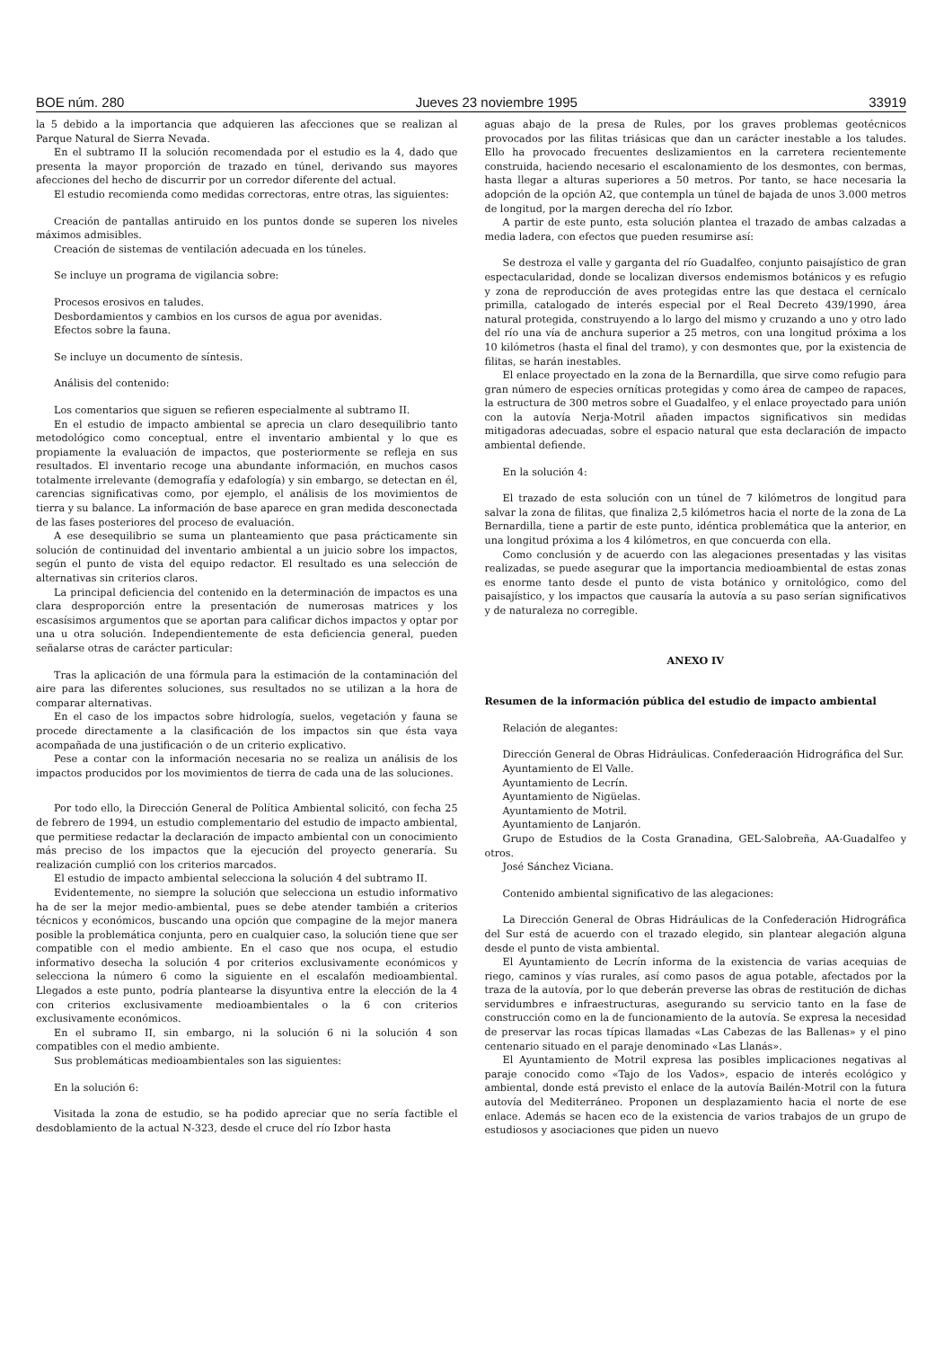BOE núm. 280 Jueves 23 noviembre 1995 33919
la 5 debido a la importancia que adquieren las afecciones que se realizan al Parque Natural de Sierra Nevada.
En el subtramo II la solución recomendada por el estudio es la 4, dado que presenta la mayor proporción de trazado en túnel, derivando sus mayores afecciones del hecho de discurrir por un corredor diferente del actual.
El estudio recomienda como medidas correctoras, entre otras, las siguientes:
Creación de pantallas antiruido en los puntos donde se superen los niveles máximos admisibles.
Creación de sistemas de ventilación adecuada en los túneles.
Se incluye un programa de vigilancia sobre:
Procesos erosivos en taludes.
Desbordamientos y cambios en los cursos de agua por avenidas.
Efectos sobre la fauna.
Se incluye un documento de síntesis.
Análisis del contenido:
Los comentarios que siguen se refieren especialmente al subtramo II.
En el estudio de impacto ambiental se aprecia un claro desequilibrio tanto metodológico como conceptual, entre el inventario ambiental y lo que es propiamente la evaluación de impactos, que posteriormente se refleja en sus resultados. El inventario recoge una abundante información, en muchos casos totalmente irrelevante (demografía y edafología) y sin embargo, se detectan en él, carencias significativas como, por ejemplo, el análisis de los movimientos de tierra y su balance. La información de base aparece en gran medida desconectada de las fases posteriores del proceso de evaluación.
A ese desequilibrio se suma un planteamiento que pasa prácticamente sin solución de continuidad del inventario ambiental a un juicio sobre los impactos, según el punto de vista del equipo redactor. El resultado es una selección de alternativas sin criterios claros.
La principal deficiencia del contenido en la determinación de impactos es una clara desproporción entre la presentación de numerosas matrices y los escasísimos argumentos que se aportan para calificar dichos impactos y optar por una u otra solución. Independientemente de esta deficiencia general, pueden señalarse otras de carácter particular:
Tras la aplicación de una fórmula para la estimación de la contaminación del aire para las diferentes soluciones, sus resultados no se utilizan a la hora de comparar alternativas.
En el caso de los impactos sobre hidrología, suelos, vegetación y fauna se procede directamente a la clasificación de los impactos sin que ésta vaya acompañada de una justificación o de un criterio explicativo.
Pese a contar con la información necesaria no se realiza un análisis de los impactos producidos por los movimientos de tierra de cada una de las soluciones.
Por todo ello, la Dirección General de Política Ambiental solicitó, con fecha 25 de febrero de 1994, un estudio complementario del estudio de impacto ambiental, que permitiese redactar la declaración de impacto ambiental con un conocimiento más preciso de los impactos que la ejecución del proyecto generaría. Su realización cumplió con los criterios marcados.
El estudio de impacto ambiental selecciona la solución 4 del subtramo II.
Evidentemente, no siempre la solución que selecciona un estudio informativo ha de ser la mejor medio-ambiental, pues se debe atender también a criterios técnicos y económicos, buscando una opción que compagine de la mejor manera posible la problemática conjunta, pero en cualquier caso, la solución tiene que ser compatible con el medio ambiente. En el caso que nos ocupa, el estudio informativo desecha la solución 4 por criterios exclusivamente económicos y selecciona la número 6 como la siguiente en el escalafón medioambiental. Llegados a este punto, podría plantearse la disyuntiva entre la elección de la 4 con criterios exclusivamente medioambientales o la 6 con criterios exclusivamente económicos.
En el subramo II, sin embargo, ni la solución 6 ni la solución 4 son compatibles con el medio ambiente.
Sus problemáticas medioambientales son las siguientes:
En la solución 6:
Visitada la zona de estudio, se ha podido apreciar que no sería factible el desdoblamiento de la actual N-323, desde el cruce del río Izbor hasta
aguas abajo de la presa de Rules, por los graves problemas geotécnicos provocados por las filitas triásicas que dan un carácter inestable a los taludes. Ello ha provocado frecuentes deslizamientos en la carretera recientemente construida, haciendo necesario el escalonamiento de los desmontes, con bermas, hasta llegar a alturas superiores a 50 metros. Por tanto, se hace necesaria la adopción de la opción A2, que contempla un túnel de bajada de unos 3.000 metros de longitud, por la margen derecha del río Izbor.
A partir de este punto, esta solución plantea el trazado de ambas calzadas a media ladera, con efectos que pueden resumirse así:
Se destroza el valle y garganta del río Guadalfeo, conjunto paisajístico de gran espectacularidad, donde se localizan diversos endemismos botánicos y es refugio y zona de reproducción de aves protegidas entre las que destaca el cernícalo primilla, catalogado de interés especial por el Real Decreto 439/1990, área natural protegida, construyendo a lo largo del mismo y cruzando a uno y otro lado del río una vía de anchura superior a 25 metros, con una longitud próxima a los 10 kilómetros (hasta el final del tramo), y con desmontes que, por la existencia de filitas, se harán inestables.
El enlace proyectado en la zona de la Bernardilla, que sirve como refugio para gran número de especies orníticas protegidas y como área de campeo de rapaces, la estructura de 300 metros sobre el Guadalfeo, y el enlace proyectado para unión con la autovía Nerja-Motril añaden impactos significativos sin medidas mitigadoras adecuadas, sobre el espacio natural que esta declaración de impacto ambiental defiende.
En la solución 4:
El trazado de esta solución con un túnel de 7 kilómetros de longitud para salvar la zona de filitas, que finaliza 2,5 kilómetros hacia el norte de la zona de La Bernardilla, tiene a partir de este punto, idéntica problemática que la anterior, en una longitud próxima a los 4 kilómetros, en que concuerda con ella.
Como conclusión y de acuerdo con las alegaciones presentadas y las visitas realizadas, se puede asegurar que la importancia medioambiental de estas zonas es enorme tanto desde el punto de vista botánico y ornitológico, como del paisajístico, y los impactos que causaría la autovía a su paso serían significativos y de naturaleza no corregible.
ANEXO IV
Resumen de la información pública del estudio de impacto ambiental
Relación de alegantes:
Dirección General de Obras Hidráulicas. Confederaación Hidrográfica del Sur.
Ayuntamiento de El Valle.
Ayuntamiento de Lecrín.
Ayuntamiento de Nigüelas.
Ayuntamiento de Motril.
Ayuntamiento de Lanjarón.
Grupo de Estudios de la Costa Granadina, GEL-Salobreña, AA-Guadalfeo y otros.
José Sánchez Viciana.
Contenido ambiental significativo de las alegaciones:
La Dirección General de Obras Hidráulicas de la Confederación Hidrográfica del Sur está de acuerdo con el trazado elegido, sin plantear alegación alguna desde el punto de vista ambiental.
El Ayuntamiento de Lecrín informa de la existencia de varias acequias de riego, caminos y vías rurales, así como pasos de agua potable, afectados por la traza de la autovía, por lo que deberán preverse las obras de restitución de dichas servidumbres e infraestructuras, asegurando su servicio tanto en la fase de construcción como en la de funcionamiento de la autovía. Se expresa la necesidad de preservar las rocas típicas llamadas «Las Cabezas de las Ballenas» y el pino centenario situado en el paraje denominado «Las Llanás».
El Ayuntamiento de Motril expresa las posibles implicaciones negativas al paraje conocido como «Tajo de los Vados», espacio de interés ecológico y ambiental, donde está previsto el enlace de la autovía Bailén-Motril con la futura autovía del Mediterráneo. Proponen un desplazamiento hacia el norte de ese enlace. Además se hacen eco de la existencia de varios trabajos de un grupo de estudiosos y asociaciones que piden un nuevo